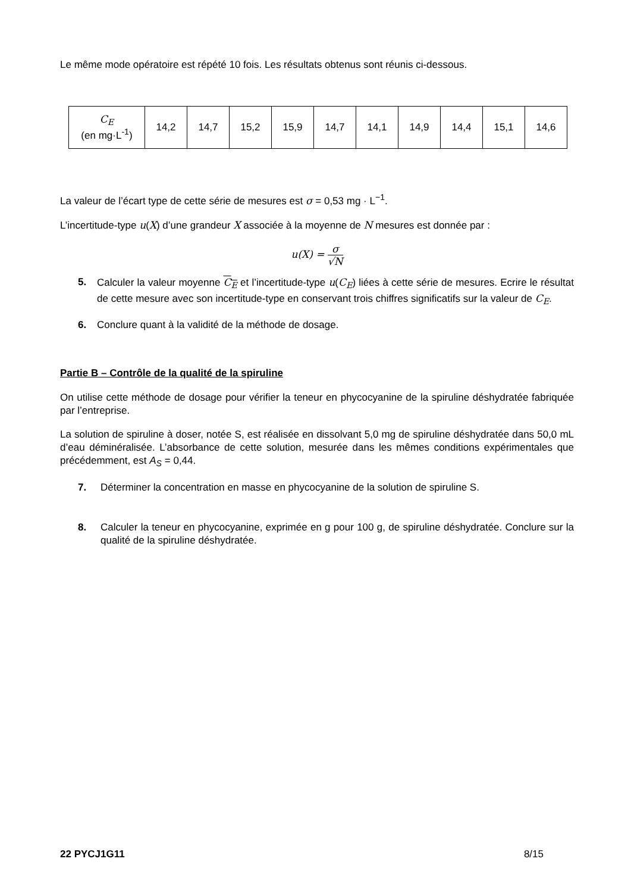Le même mode opératoire est répété 10 fois. Les résultats obtenus sont réunis ci-dessous.
| C<sub>E</sub> (en mg·L<sup>-1</sup>) | 14,2 | 14,7 | 15,2 | 15,9 | 14,7 | 14,1 | 14,9 | 14,4 | 15,1 | 14,6 |
La valeur de l’écart type de cette série de mesures est σ = 0,53 mg · L<sup>−1</sup>.
L’incertitude-type u(X) d’une grandeur X associée à la moyenne de N mesures est donnée par :
u(X) = σ √N
5. Calculer la valeur moyenne C<sub>E</sub> et l’incertitude-type u(C<sub>E</sub>) liées à cette série de mesures. Ecrire le résultat de cette mesure avec son incertitude-type en conservant trois chiffres significatifs sur la valeur de C<sub>E</sub>.
6. Conclure quant à la validité de la méthode de dosage.
Partie B – Contrôle de la qualité de la spiruline
On utilise cette méthode de dosage pour vérifier la teneur en phycocyanine de la spiruline déshydratée fabriquée par l’entreprise.
La solution de spiruline à doser, notée S, est réalisée en dissolvant 5,0 mg de spiruline déshydratée dans 50,0 mL d’eau déminéralisée. L’absorbance de cette solution, mesurée dans les mêmes conditions expérimentales que précédemment, est A<sub>S</sub> = 0,44.
7. Déterminer la concentration en masse en phycocyanine de la solution de spiruline S.
8. Calculer la teneur en phycocyanine, exprimée en g pour 100 g, de spiruline déshydratée. Conclure sur la qualité de la spiruline déshydratée.
22 PYCJ1G11 8/15